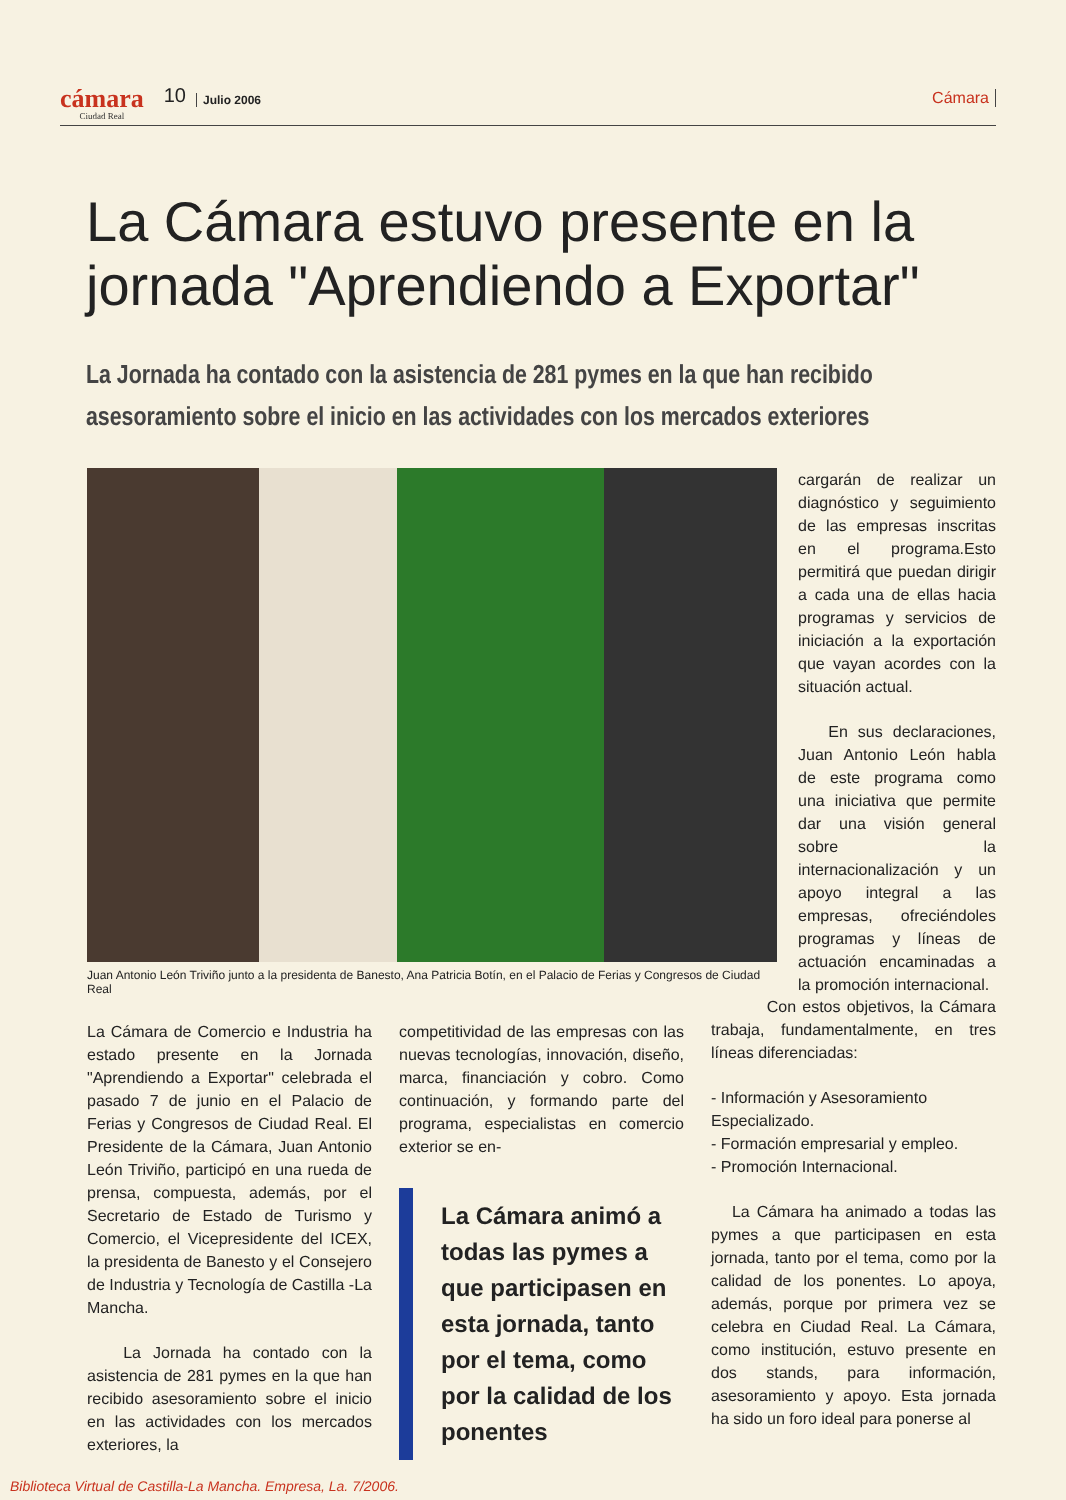cámara
Ciudad Real
10
Julio 2006
Cámara
La Cámara estuvo presente en la jornada "Aprendiendo a Exportar"
La Jornada ha contado con la asistencia de 281 pymes en la que han recibido asesoramiento sobre el inicio en las actividades con los mercados exteriores
Juan Antonio León Triviño junto a la presidenta de Banesto, Ana Patricia Botín, en el Palacio de Ferias y Congresos de Ciudad Real
cargarán de realizar un diagnóstico y seguimiento de las empresas inscritas en el programa.Esto permitirá que puedan dirigir a cada una de ellas hacia programas y servicios de iniciación a la exportación que vayan acordes con la situación actual.
En sus declaraciones, Juan Antonio León habla de este programa como una iniciativa que permite dar una visión general sobre la internacionalización y un apoyo integral a las empresas, ofreciéndoles programas y líneas de actuación encaminadas a la promoción internacional.
La Cámara de Comercio e Industria ha estado presente en la Jornada "Aprendiendo a Exportar" celebrada el pasado 7 de junio en el Palacio de Ferias y Congresos de Ciudad Real. El Presidente de la Cámara, Juan Antonio León Triviño, participó en una rueda de prensa, compuesta, además, por el Secretario de Estado de Turismo y Comercio, el Vicepresidente del ICEX, la presidenta de Banesto y el Consejero de Industria y Tecnología de Castilla -La Mancha.
La Jornada ha contado con la asistencia de 281 pymes en la que han recibido asesoramiento sobre el inicio en las actividades con los mercados exteriores, la
competitividad de las empresas con las nuevas tecnologías, innovación, diseño, marca, financiación y cobro. Como continuación, y formando parte del programa, especialistas en comercio exterior se en-
La Cámara animó a todas las pymes a que participasen en esta jornada, tanto por el tema, como por la calidad de los ponentes
Con estos objetivos, la Cámara trabaja, fundamentalmente, en tres líneas diferenciadas:
- Información y Asesoramiento Especializado.
- Formación empresarial y empleo.
- Promoción Internacional.
La Cámara ha animado a todas las pymes a que participasen en esta jornada, tanto por el tema, como por la calidad de los ponentes. Lo apoya, además, porque por primera vez se celebra en Ciudad Real. La Cámara, como institución, estuvo presente en dos stands, para información, asesoramiento y apoyo. Esta jornada ha sido un foro ideal para ponerse al
Biblioteca Virtual de Castilla-La Mancha. Empresa, La. 7/2006.